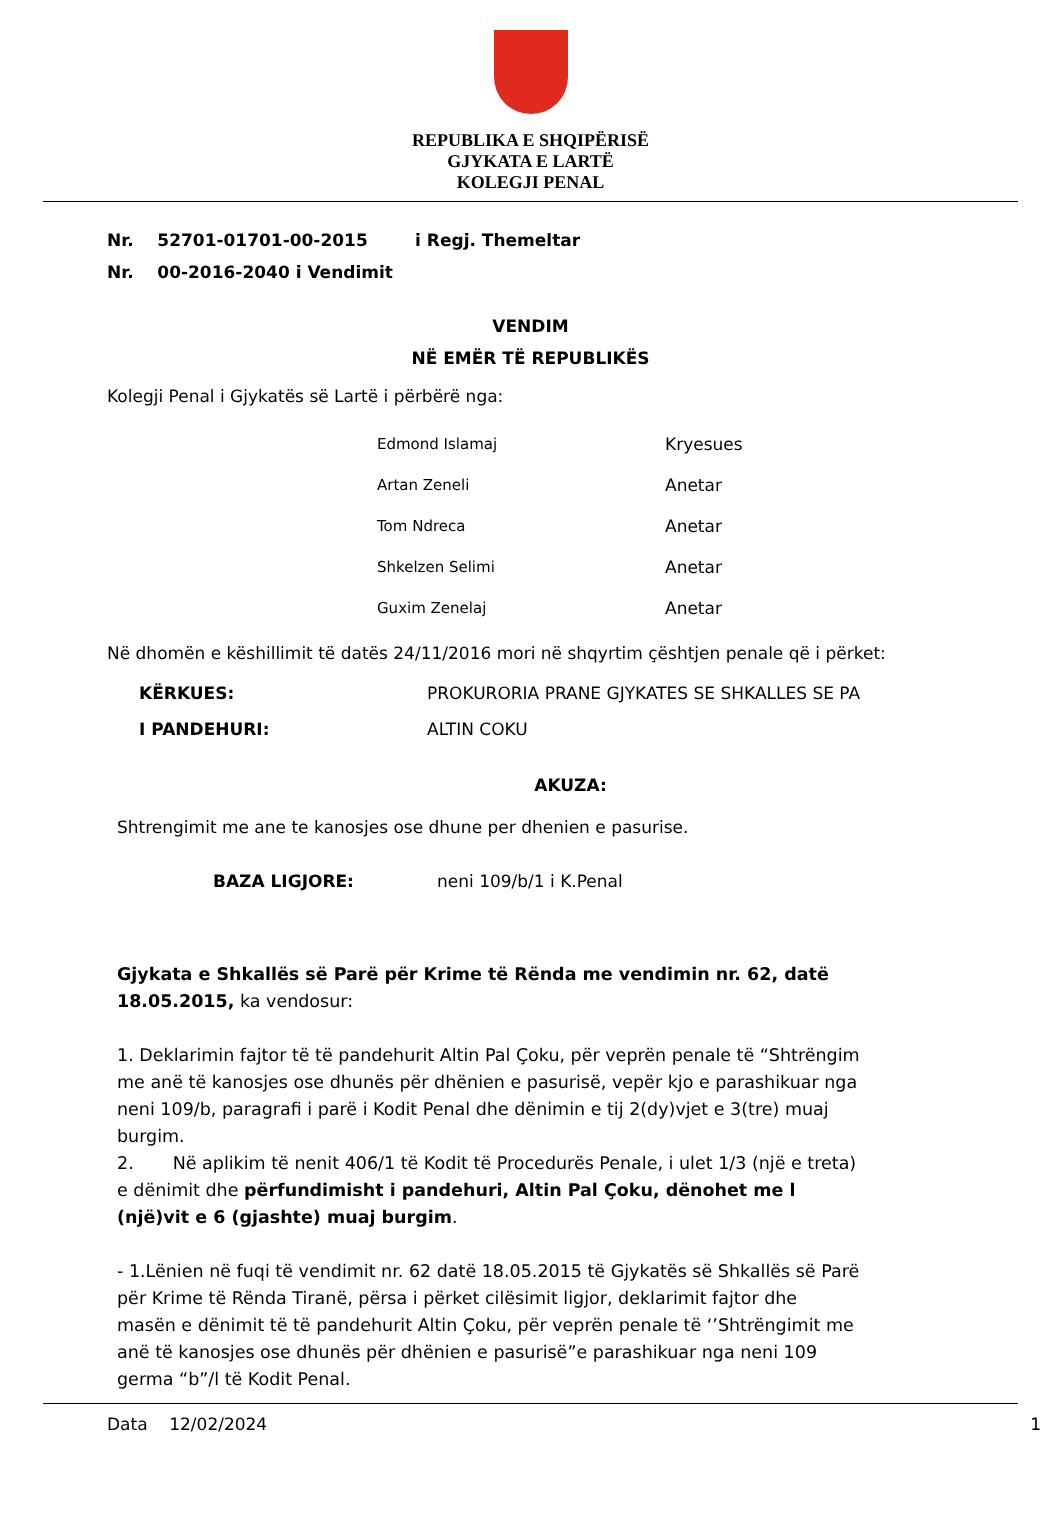REPUBLIKA E SHQIPËRISË
GJYKATA E LARTË
KOLEGJI PENAL
Nr. 52701-01701-00-2015 i Regj. Themeltar
Nr. 00-2016-2040 i Vendimit
VENDIM
NË EMËR TË REPUBLIKËS
Kolegji Penal i Gjykatës së Lartë i përbërë nga:
Edmond Islamaj Kryesues
Artan Zeneli Anetar
Tom Ndreca Anetar
Shkelzen Selimi Anetar
Guxim Zenelaj Anetar
Në dhomën e këshillimit të datës 24/11/2016 mori në shqyrtim çështjen penale që i përket:
KËRKUES: PROKURORIA PRANE GJYKATES SE SHKALLES SE PA
I PANDEHURI: ALTIN COKU
AKUZA:
Shtrengimit me ane te kanosjes ose dhune per dhenien e pasurise.
BAZA LIGJORE: neni 109/b/1 i K.Penal
Gjykata e Shkallës së Parë për Krime të Rënda me vendimin nr. 62, datë 18.05.2015, ka vendosur:
1. Deklarimin fajtor të të pandehurit Altin Pal Çoku, për veprën penale të “Shtrëngim me anë të kanosjes ose dhunës për dhënien e pasurisë, vepër kjo e parashikuar nga neni 109/b, paragrafi i parë i Kodit Penal dhe dënimin e tij 2(dy)vjet e 3(tre) muaj burgim.
2. Në aplikim të nenit 406/1 të Kodit të Procedurës Penale, i ulet 1/3 (një e treta) e dënimit dhe përfundimisht i pandehuri, Altin Pal Çoku, dënohet me l (një)vit e 6 (gjashte) muaj burgim.
- 1.Lënien në fuqi të vendimit nr. 62 datë 18.05.2015 të Gjykatës së Shkallës së Parë për Krime të Rënda Tiranë, përsa i përket cilësimit ligjor, deklarimit fajtor dhe masën e dënimit të të pandehurit Altin Çoku, për veprën penale të ‘’Shtrëngimit me anë të kanosjes ose dhunës për dhënien e pasurisë”e parashikuar nga neni 109 germa “b”/l të Kodit Penal.
Data 12/02/2024 1